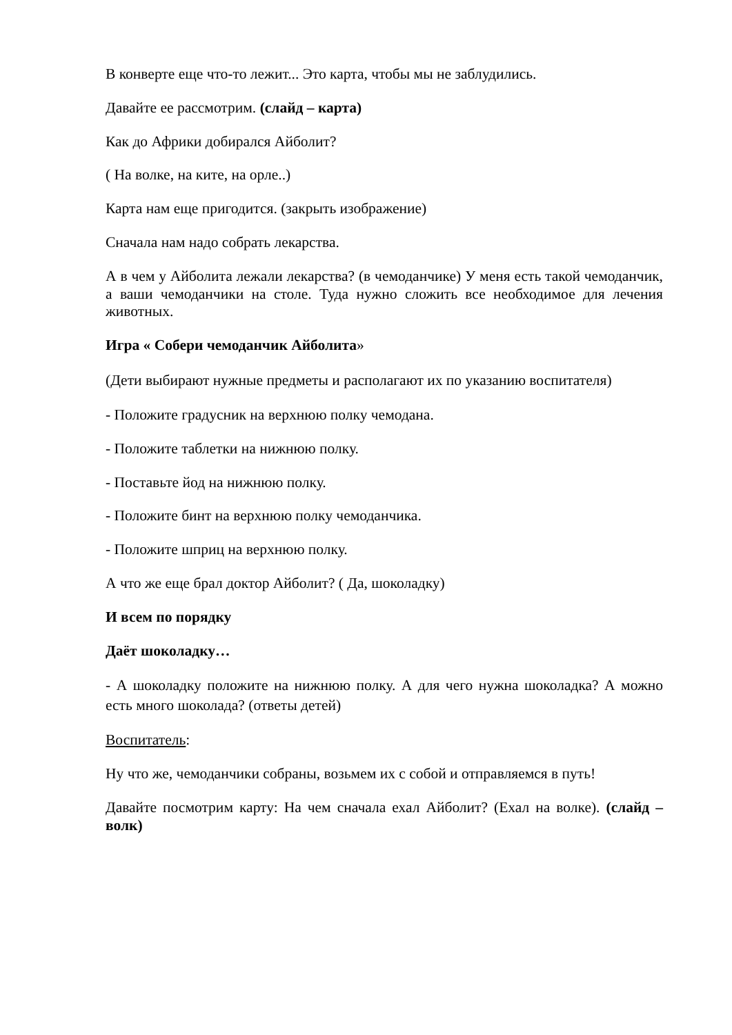В конверте еще что-то лежит... Это карта, чтобы мы не заблудились.
Давайте ее рассмотрим. (слайд – карта)
Как до Африки добирался Айболит?
( На волке, на ките, на орле..)
Карта нам еще пригодится. (закрыть изображение)
Сначала нам надо собрать лекарства.
А в чем у Айболита лежали лекарства? (в чемоданчике) У меня есть такой чемоданчик, а ваши чемоданчики на столе. Туда нужно сложить все необходимое для лечения животных.
Игра « Собери чемоданчик Айболита»
(Дети выбирают нужные предметы и располагают их по указанию воспитателя)
- Положите градусник на верхнюю полку чемодана.
- Положите таблетки на нижнюю полку.
- Поставьте йод на нижнюю полку.
- Положите бинт на верхнюю полку чемоданчика.
- Положите шприц на верхнюю полку.
А что же еще брал доктор Айболит? ( Да, шоколадку)
И всем по порядку
Даёт шоколадку…
- А шоколадку положите на нижнюю полку. А для чего нужна шоколадка? А можно есть много шоколада? (ответы детей)
Воспитатель:
Ну что же, чемоданчики собраны, возьмем их с собой и отправляемся в путь!
Давайте посмотрим карту: На чем сначала ехал Айболит? (Ехал на волке). (слайд – волк)